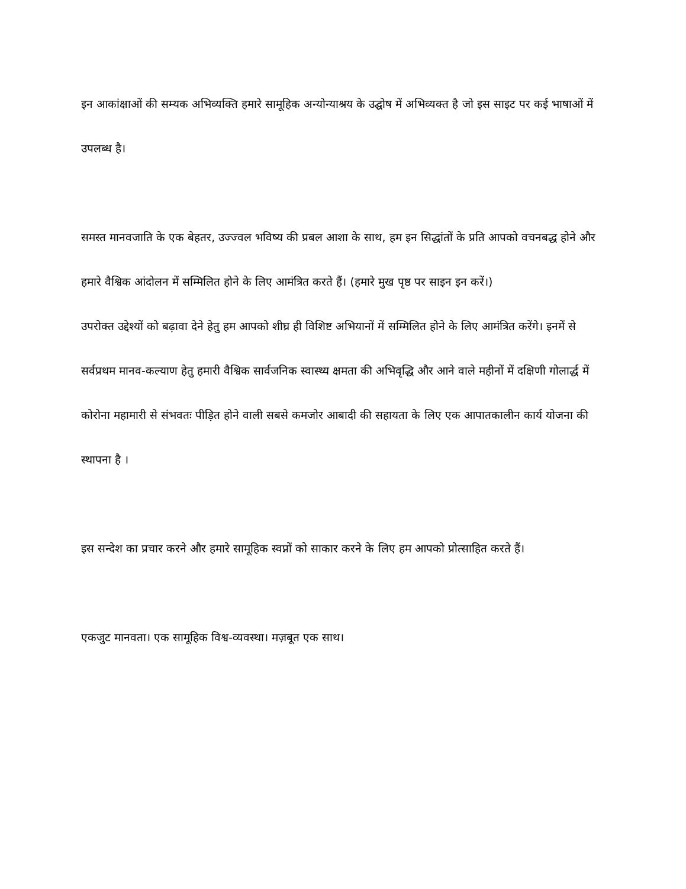इन आकांक्षाओं की सम्यक अभिव्यक्ति हमारे सामूहिक अन्योन्याश्रय के उद्घोष में अभिव्यक्त है जो इस साइट पर कई भाषाओं में उपलब्ध है।
समस्त मानवजाति के एक बेहतर, उज्ज्वल भविष्य की प्रबल आशा के साथ, हम इन सिद्धांतों के प्रति आपको वचनबद्ध होने और हमारे वैश्विक आंदोलन में सम्मिलित होने के लिए आमंत्रित करते हैं। (हमारे मुख पृष्ठ पर साइन इन करें।)
उपरोक्त उद्देश्यों को बढ़ावा देने हेतु हम आपको शीघ्र ही विशिष्ट अभियानों में सम्मिलित होने के लिए आमंत्रित करेंगे। इनमें से सर्वप्रथम मानव-कल्याण हेतु हमारी वैश्विक सार्वजनिक स्वास्थ्य क्षमता की अभिवृद्धि और आने वाले महीनों में दक्षिणी गोलार्द्ध में कोरोना महामारी से संभवतः पीड़ित होने वाली सबसे कमजोर आबादी की सहायता के लिए एक आपातकालीन कार्य योजना की स्थापना है ।
इस सन्देश का प्रचार करने और हमारे सामूहिक स्वप्नों को साकार करने के लिए हम आपको प्रोत्साहित करते हैं।
एकजुट मानवता। एक सामूहिक विश्व-व्यवस्था। मज़बूत एक साथ।